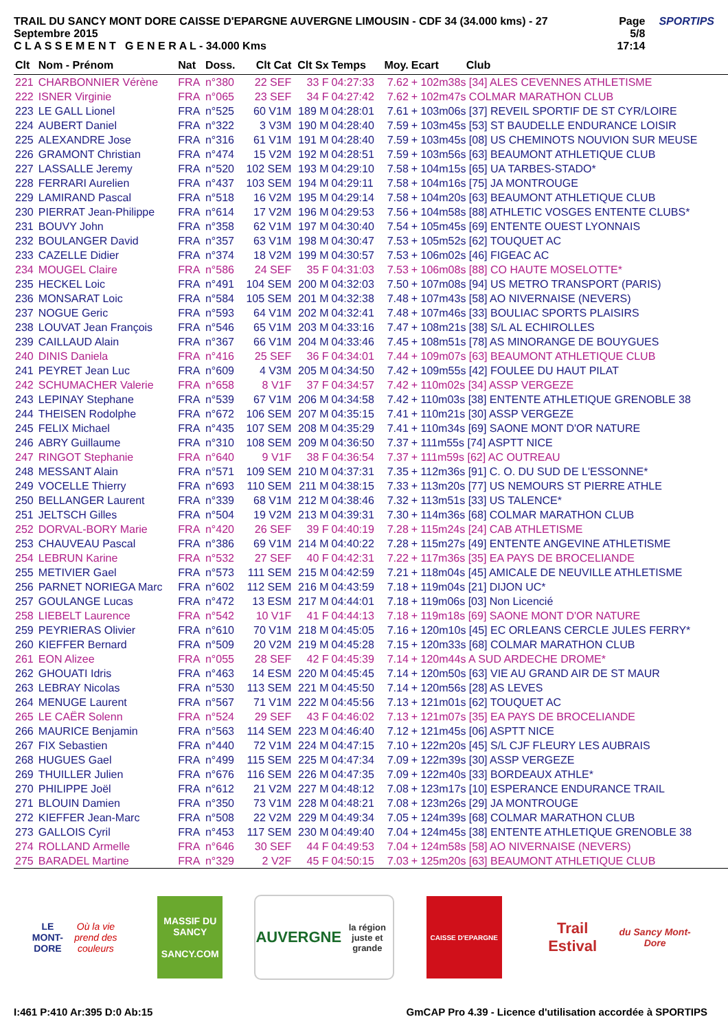TRAIL DU SANCY MONT DORE CAISSE D'EPARGNE AUVERGNE LIMOUSIN - CDF 34 (34.000 kms) - 27 Septembre 2015
C L A S S E M E N T G E N E R A L - 34.000 Kms
Page 5/8
17:14
SPORTIPS
| Clt | Nom - Prénom | Nat | Doss. | Clt Cat | Clt Sx | Temps | Moy. | Ecart Club |
| --- | --- | --- | --- | --- | --- | --- | --- | --- |
| 221 | CHARBONNIER Vérène | FRA | n°380 | 22 SEF | 33 F | 04:27:33 | 7.62 | + 102m38s [34] ALES CEVENNES ATHLETISME |
| 222 | ISNER Virginie | FRA | n°065 | 23 SEF | 34 F | 04:27:42 | 7.62 | + 102m47s COLMAR MARATHON CLUB |
| 223 | LE GALL Lionel | FRA | n°525 | 60 V1M | 189 M | 04:28:01 | 7.61 | + 103m06s [37] REVEIL SPORTIF DE ST CYR/LOIRE |
| 224 | AUBERT Daniel | FRA | n°322 | 3 V3M | 190 M | 04:28:40 | 7.59 | + 103m45s [53] ST BAUDELLE ENDURANCE LOISIR |
| 225 | ALEXANDRE Jose | FRA | n°316 | 61 V1M | 191 M | 04:28:40 | 7.59 | + 103m45s [08] US CHEMINOTS NOUVION SUR MEUSE |
| 226 | GRAMONT Christian | FRA | n°474 | 15 V2M | 192 M | 04:28:51 | 7.59 | + 103m56s [63] BEAUMONT ATHLETIQUE CLUB |
| 227 | LASSALLE Jeremy | FRA | n°520 | 102 SEM | 193 M | 04:29:10 | 7.58 | + 104m15s [65] UA TARBES-STADO* |
| 228 | FERRARI Aurelien | FRA | n°437 | 103 SEM | 194 M | 04:29:11 | 7.58 | + 104m16s [75] JA MONTROUGE |
| 229 | LAMIRAND Pascal | FRA | n°518 | 16 V2M | 195 M | 04:29:14 | 7.58 | + 104m20s [63] BEAUMONT ATHLETIQUE CLUB |
| 230 | PIERRAT Jean-Philippe | FRA | n°614 | 17 V2M | 196 M | 04:29:53 | 7.56 | + 104m58s [88] ATHLETIC VOSGES ENTENTE CLUBS* |
| 231 | BOUVY John | FRA | n°358 | 62 V1M | 197 M | 04:30:40 | 7.54 | + 105m45s [69] ENTENTE OUEST LYONNAIS |
| 232 | BOULANGER David | FRA | n°357 | 63 V1M | 198 M | 04:30:47 | 7.53 | + 105m52s [62] TOUQUET AC |
| 233 | CAZELLE Didier | FRA | n°374 | 18 V2M | 199 M | 04:30:57 | 7.53 | + 106m02s [46] FIGEAC AC |
| 234 | MOUGEL Claire | FRA | n°586 | 24 SEF | 35 F | 04:31:03 | 7.53 | + 106m08s [88] CO HAUTE MOSELOTTE* |
| 235 | HECKEL Loic | FRA | n°491 | 104 SEM | 200 M | 04:32:03 | 7.50 | + 107m08s [94] US METRO TRANSPORT (PARIS) |
| 236 | MONSARAT Loic | FRA | n°584 | 105 SEM | 201 M | 04:32:38 | 7.48 | + 107m43s [58] AO NIVERNAISE (NEVERS) |
| 237 | NOGUE Geric | FRA | n°593 | 64 V1M | 202 M | 04:32:41 | 7.48 | + 107m46s [33] BOULIAC SPORTS PLAISIRS |
| 238 | LOUVAT Jean François | FRA | n°546 | 65 V1M | 203 M | 04:33:16 | 7.47 | + 108m21s [38] S/L AL ECHIROLLES |
| 239 | CAILLAUD Alain | FRA | n°367 | 66 V1M | 204 M | 04:33:46 | 7.45 | + 108m51s [78] AS MINORANGE DE BOUYGUES |
| 240 | DINIS Daniela | FRA | n°416 | 25 SEF | 36 F | 04:34:01 | 7.44 | + 109m07s [63] BEAUMONT ATHLETIQUE CLUB |
| 241 | PEYRET Jean Luc | FRA | n°609 | 4 V3M | 205 M | 04:34:50 | 7.42 | + 109m55s [42] FOULEE DU HAUT PILAT |
| 242 | SCHUMACHER Valerie | FRA | n°658 | 8 V1F | 37 F | 04:34:57 | 7.42 | + 110m02s [34] ASSP VERGEZE |
| 243 | LEPINAY Stephane | FRA | n°539 | 67 V1M | 206 M | 04:34:58 | 7.42 | + 110m03s [38] ENTENTE ATHLETIQUE GRENOBLE 38 |
| 244 | THEISEN Rodolphe | FRA | n°672 | 106 SEM | 207 M | 04:35:15 | 7.41 | + 110m21s [30] ASSP VERGEZE |
| 245 | FELIX Michael | FRA | n°435 | 107 SEM | 208 M | 04:35:29 | 7.41 | + 110m34s [69] SAONE MONT D'OR NATURE |
| 246 | ABRY Guillaume | FRA | n°310 | 108 SEM | 209 M | 04:36:50 | 7.37 | + 111m55s [74] ASPTT NICE |
| 247 | RINGOT Stephanie | FRA | n°640 | 9 V1F | 38 F | 04:36:54 | 7.37 | + 111m59s [62] AC OUTREAU |
| 248 | MESSANT Alain | FRA | n°571 | 109 SEM | 210 M | 04:37:31 | 7.35 | + 112m36s [91] C. O. DU SUD DE L'ESSONNE* |
| 249 | VOCELLE Thierry | FRA | n°693 | 110 SEM | 211 M | 04:38:15 | 7.33 | + 113m20s [77] US NEMOURS ST PIERRE ATHLE |
| 250 | BELLANGER Laurent | FRA | n°339 | 68 V1M | 212 M | 04:38:46 | 7.32 | + 113m51s [33] US TALENCE* |
| 251 | JELTSCH Gilles | FRA | n°504 | 19 V2M | 213 M | 04:39:31 | 7.30 | + 114m36s [68] COLMAR MARATHON CLUB |
| 252 | DORVAL-BORY Marie | FRA | n°420 | 26 SEF | 39 F | 04:40:19 | 7.28 | + 115m24s [24] CAB ATHLETISME |
| 253 | CHAUVEAU Pascal | FRA | n°386 | 69 V1M | 214 M | 04:40:22 | 7.28 | + 115m27s [49] ENTENTE ANGEVINE ATHLETISME |
| 254 | LEBRUN Karine | FRA | n°532 | 27 SEF | 40 F | 04:42:31 | 7.22 | + 117m36s [35] EA PAYS DE BROCELIANDE |
| 255 | METIVIER Gael | FRA | n°573 | 111 SEM | 215 M | 04:42:59 | 7.21 | + 118m04s [45] AMICALE DE NEUVILLE ATHLETISME |
| 256 | PARNET NORIEGA Marc | FRA | n°602 | 112 SEM | 216 M | 04:43:59 | 7.18 | + 119m04s [21] DIJON UC* |
| 257 | GOULANGE Lucas | FRA | n°472 | 13 ESM | 217 M | 04:44:01 | 7.18 | + 119m06s [03] Non Licencié |
| 258 | LIEBELT Laurence | FRA | n°542 | 10 V1F | 41 F | 04:44:13 | 7.18 | + 119m18s [69] SAONE MONT D'OR NATURE |
| 259 | PEYRIERAS Olivier | FRA | n°610 | 70 V1M | 218 M | 04:45:05 | 7.16 | + 120m10s [45] EC ORLEANS CERCLE JULES FERRY* |
| 260 | KIEFFER Bernard | FRA | n°509 | 20 V2M | 219 M | 04:45:28 | 7.15 | + 120m33s [68] COLMAR MARATHON CLUB |
| 261 | EON Alizee | FRA | n°055 | 28 SEF | 42 F | 04:45:39 | 7.14 | + 120m44s A SUD ARDECHE DROME* |
| 262 | GHOUATI Idris | FRA | n°463 | 14 ESM | 220 M | 04:45:45 | 7.14 | + 120m50s [63] VIE AU GRAND AIR DE ST MAUR |
| 263 | LEBRAY Nicolas | FRA | n°530 | 113 SEM | 221 M | 04:45:50 | 7.14 | + 120m56s [28] AS LEVES |
| 264 | MENUGE Laurent | FRA | n°567 | 71 V1M | 222 M | 04:45:56 | 7.13 | + 121m01s [62] TOUQUET AC |
| 265 | LE CAËR Solenn | FRA | n°524 | 29 SEF | 43 F | 04:46:02 | 7.13 | + 121m07s [35] EA PAYS DE BROCELIANDE |
| 266 | MAURICE Benjamin | FRA | n°563 | 114 SEM | 223 M | 04:46:40 | 7.12 | + 121m45s [06] ASPTT NICE |
| 267 | FIX Sebastien | FRA | n°440 | 72 V1M | 224 M | 04:47:15 | 7.10 | + 122m20s [45] S/L CJF FLEURY LES AUBRAIS |
| 268 | HUGUES Gael | FRA | n°499 | 115 SEM | 225 M | 04:47:34 | 7.09 | + 122m39s [30] ASSP VERGEZE |
| 269 | THUILLER Julien | FRA | n°676 | 116 SEM | 226 M | 04:47:35 | 7.09 | + 122m40s [33] BORDEAUX ATHLE* |
| 270 | PHILIPPE Joël | FRA | n°612 | 21 V2M | 227 M | 04:48:12 | 7.08 | + 123m17s [10] ESPERANCE ENDURANCE TRAIL |
| 271 | BLOUIN Damien | FRA | n°350 | 73 V1M | 228 M | 04:48:21 | 7.08 | + 123m26s [29] JA MONTROUGE |
| 272 | KIEFFER Jean-Marc | FRA | n°508 | 22 V2M | 229 M | 04:49:34 | 7.05 | + 124m39s [68] COLMAR MARATHON CLUB |
| 273 | GALLOIS Cyril | FRA | n°453 | 117 SEM | 230 M | 04:49:40 | 7.04 | + 124m45s [38] ENTENTE ATHLETIQUE GRENOBLE 38 |
| 274 | ROLLAND Armelle | FRA | n°646 | 30 SEF | 44 F | 04:49:53 | 7.04 | + 124m58s [58] AO NIVERNAISE (NEVERS) |
| 275 | BARADEL Martine | FRA | n°329 | 2 V2F | 45 F | 04:50:15 | 7.03 | + 125m20s [63] BEAUMONT ATHLETIQUE CLUB |
LE MONT-DORE
Où la vie prend des couleurs
MASSIF DU SANCY
SANCY.COM
AUVERGNE
la région juste et grande
CAISSE D'EPARGNE
Trail Estival
du Sancy Mont-Dore
I:461 P:410 Ar:395 D:0 Ab:15 GmCAP Pro 4.39 - Licence d'utilisation accordée à SPORTIPS